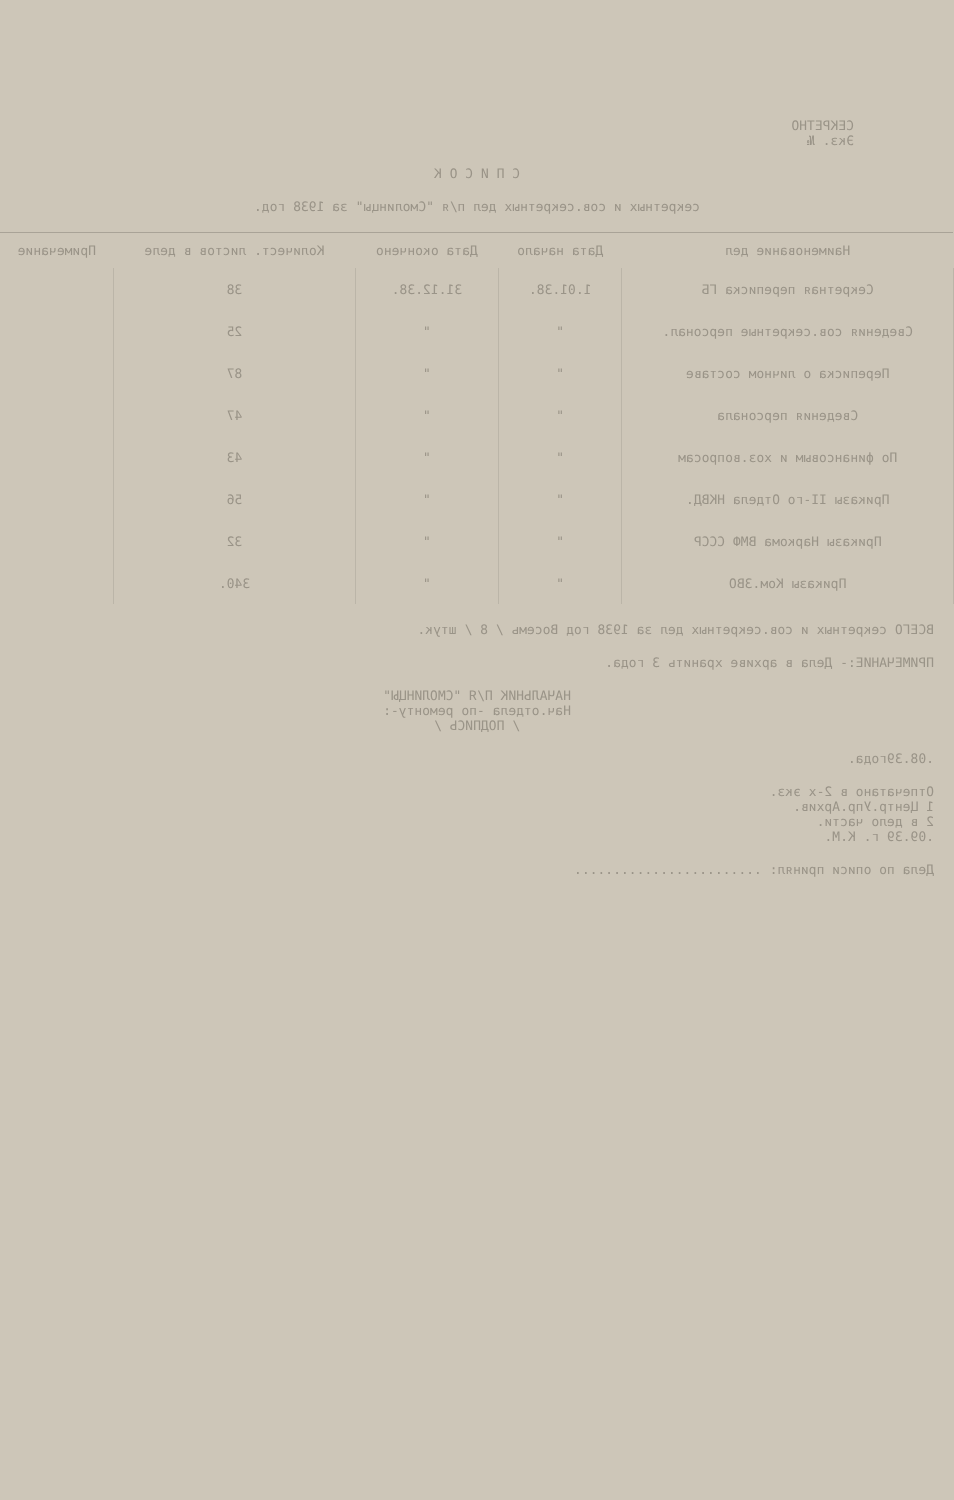СЕКРЕТНО
Экз. №
С П И С О К
секретных и сов.секретных дел п/я "Смолинцы" за 1938 год.
| Наименование дел | Дата начало | Дата окончено | Количест. листов в деле | Примечание |
| --- | --- | --- | --- | --- |
| Секретная переписка ГБ | 1.01.38. | 31.12.38. | 38 | |
| Сведения сов.секретные персонал. | " | " | 25 | |
| Переписка о личном составе | " | " | 87 | |
| Сведения персонала | " | " | 47 | |
| По финансовым и хоз.вопросам | " | " | 43 | |
| Приказы II-го Отдела НКВД. | " | " | 56 | |
| Приказы Наркома ВМФ СССР | " | " | 32 | |
| Приказы Ком.ЗВО | " | " | 340. | |
ВСЕГО секретных и сов.секретных дел за 1938 год Восемь / 8 / штук.
ПРИМЕЧАНИЕ:- Дела в архиве хранить 3 года.
НАЧАЛЬНИК П/Я "СМОЛИНЦЫ"
Нач.отдела -по ремонту-:
/ ПОДПИСЬ /
.08.39года.
Отпечатано в 2-х экз.
1 Центр.Упр.Архив.
2 в дело части.
.09.39 г. К.М.
Дела по описи принял: ........................